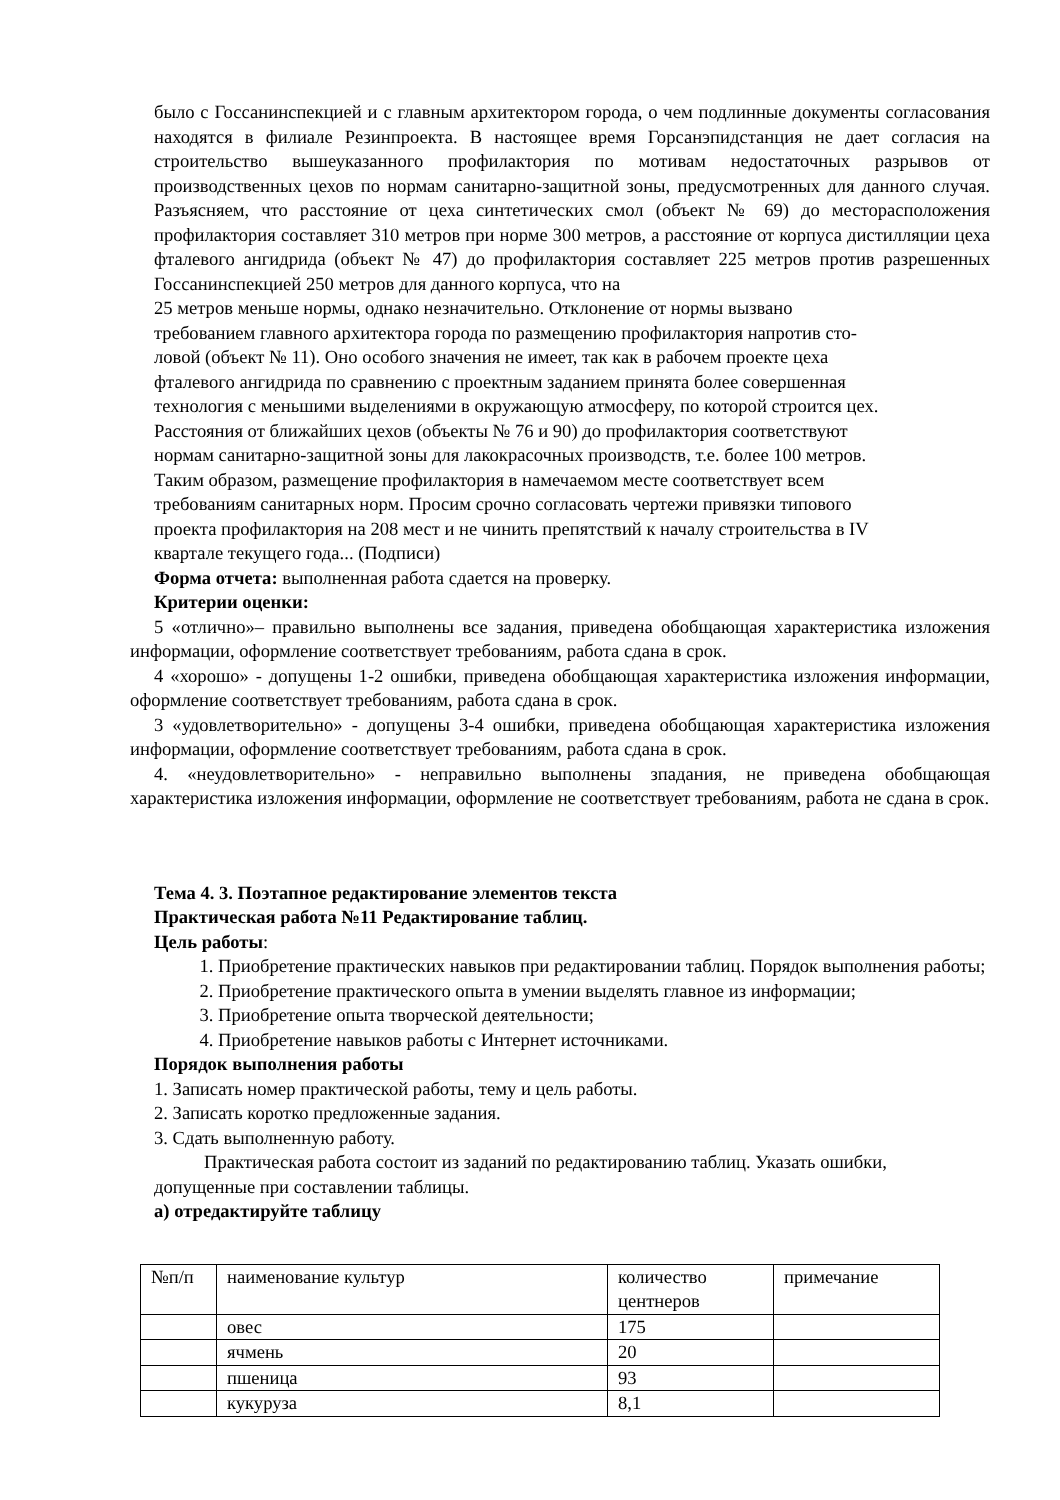было с Госсанинспекцией и с главным архитектором города, о чем подлинные документы согласования находятся в филиале Резинпроекта. В настоящее время Горсанэпидстанция не дает согласия на строительство вышеуказанного профилактория по мотивам недостаточных разрывов от производственных цехов по нормам санитарно-защитной зоны, предусмотренных для данного случая. Разъясняем, что расстояние от цеха синтетических смол (объект № 69) до месторасположения профилактория составляет 310 метров при норме 300 метров, а расстояние от корпуса дистилляции цеха фталевого ангидрида (объект № 47) до профилактория составляет 225 метров против разрешенных Госсанинспекцией 250 метров для данного корпуса, что на
25 метров меньше нормы, однако незначительно. Отклонение от нормы вызвано
требованием главного архитектора города по размещению профилактория напротив сто-
ловой (объект № 11). Оно особого значения не имеет, так как в рабочем проекте цеха
фталевого ангидрида по сравнению с проектным заданием принята более совершенная
технология с меньшими выделениями в окружающую атмосферу, по которой строится цех.
Расстояния от ближайших цехов (объекты № 76 и 90) до профилактория соответствуют
нормам санитарно-защитной зоны для лакокрасочных производств, т.е. более 100 метров.
Таким образом, размещение профилактория в намечаемом месте соответствует всем
требованиям санитарных норм. Просим срочно согласовать чертежи привязки типового
проекта профилактория на 208 мест и не чинить препятствий к началу строительства в IV
квартале текущего года... (Подписи)
Форма отчета: выполненная работа сдается на проверку.
Критерии оценки:
5 «отлично»– правильно выполнены все задания, приведена обобщающая характеристика изложения информации, оформление соответствует требованиям, работа сдана в срок.
4 «хорошо» - допущены 1-2 ошибки, приведена обобщающая характеристика изложения информации, оформление соответствует требованиям, работа сдана в срок.
3 «удовлетворительно» - допущены 3-4 ошибки, приведена обобщающая характеристика изложения информации, оформление соответствует требованиям, работа сдана в срок.
4. «неудовлетворительно» - неправильно выполнены зпадания, не приведена обобщающая характеристика изложения информации, оформление не соответствует требованиям, работа не сдана в срок.
Тема 4. 3. Поэтапное редактирование элементов текста
Практическая работа №11 Редактирование таблиц.
Цель работы:
1. Приобретение практических навыков при редактировании таблиц. Порядок выполнения работы;
2. Приобретение практического опыта в умении выделять главное из информации;
3. Приобретение опыта творческой деятельности;
4. Приобретение навыков работы с Интернет источниками.
Порядок выполнения работы
1. Записать номер практической работы, тему и цель работы.
2. Записать коротко предложенные задания.
3. Сдать выполненную работу.
Практическая работа состоит из заданий по редактированию таблиц. Указать ошибки, допущенные при составлении таблицы.
а) отредактируйте таблицу
| №п/п | наименование культур | количество центнеров | примечание |
| | овес | 175 | |
| | ячмень | 20 | |
| | пшеница | 93 | |
| | кукуруза | 8,1 | |